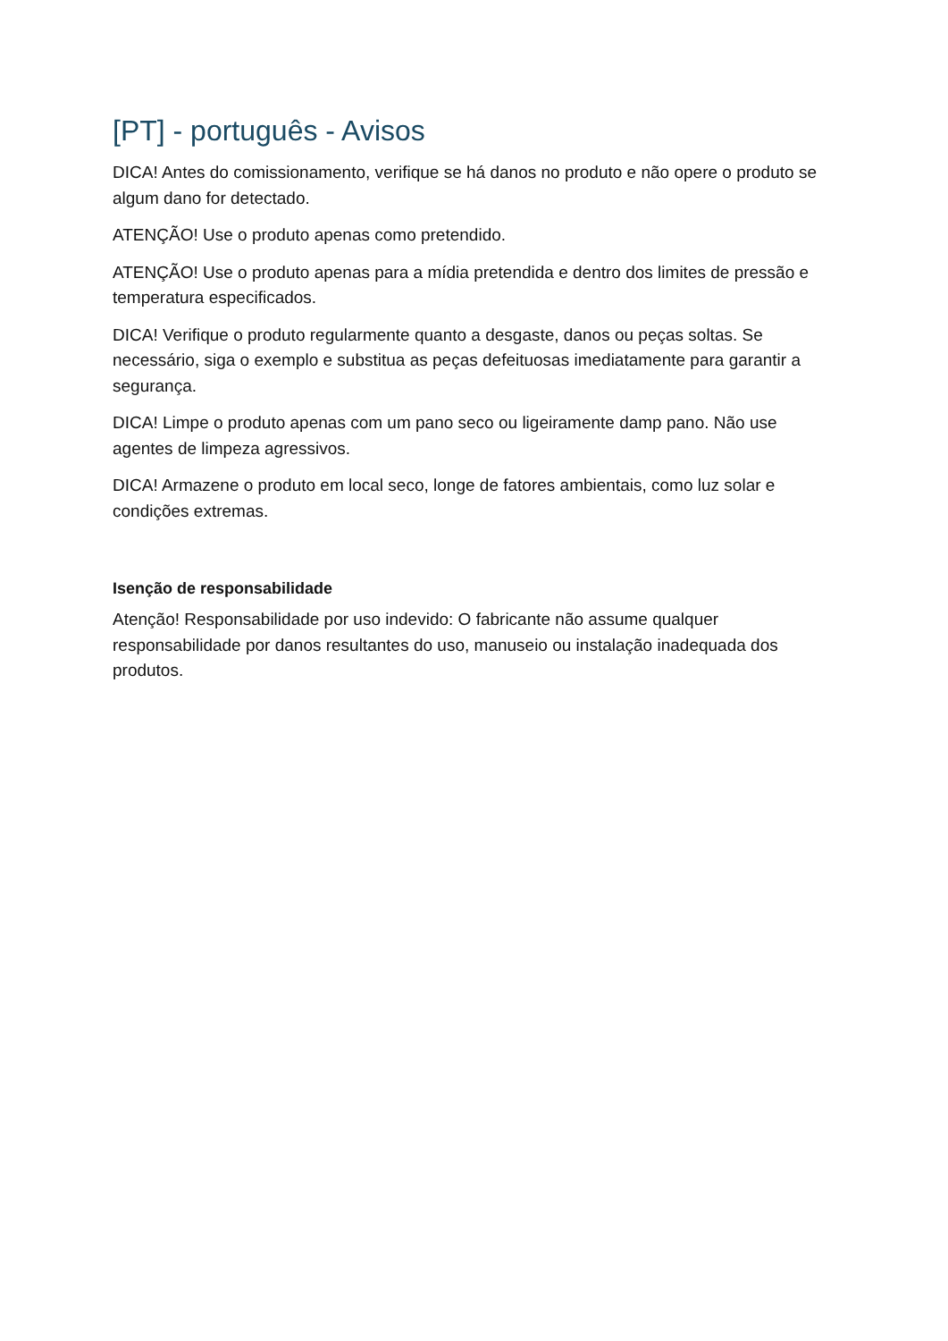[PT] - português - Avisos
DICA! Antes do comissionamento, verifique se há danos no produto e não opere o produto se algum dano for detectado.
ATENÇÃO! Use o produto apenas como pretendido.
ATENÇÃO! Use o produto apenas para a mídia pretendida e dentro dos limites de pressão e temperatura especificados.
DICA! Verifique o produto regularmente quanto a desgaste, danos ou peças soltas. Se necessário, siga o exemplo e substitua as peças defeituosas imediatamente para garantir a segurança.
DICA! Limpe o produto apenas com um pano seco ou ligeiramente damp pano. Não use agentes de limpeza agressivos.
DICA! Armazene o produto em local seco, longe de fatores ambientais, como luz solar e condições extremas.
Isenção de responsabilidade
Atenção! Responsabilidade por uso indevido: O fabricante não assume qualquer responsabilidade por danos resultantes do uso, manuseio ou instalação inadequada dos produtos.